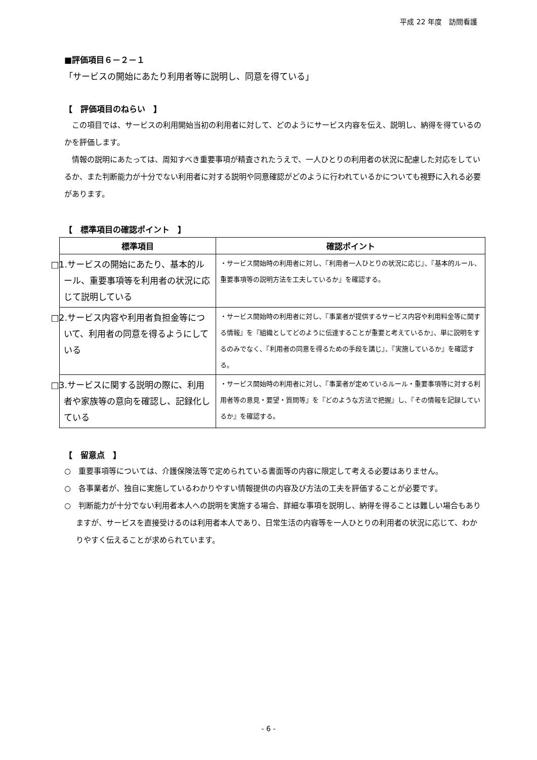平成 22 年度　訪問看護
■評価項目６－２－１
「サービスの開始にあたり利用者等に説明し、同意を得ている」
【　評価項目のねらい　】
この項目では、サービスの利用開始当初の利用者に対して、どのようにサービス内容を伝え、説明し、納得を得ているのかを評価します。
情報の説明にあたっては、周知すべき重要事項が精査されたうえで、一人ひとりの利用者の状況に配慮した対応をしているか、また判断能力が十分でない利用者に対する説明や同意確認がどのように行われているかについても視野に入れる必要があります。
【　標準項目の確認ポイント　】
| 標準項目 | 確認ポイント |
| --- | --- |
| □1.サービスの開始にあたり、基本的ルール、重要事項等を利用者の状況に応じて説明している | ・サービス開始時の利用者に対し、『利用者一人ひとりの状況に応じ』、『基本的ルール、重要事項等の説明方法を工夫しているか』を確認する。 |
| □2.サービス内容や利用者負担金等について、利用者の同意を得るようにしている | ・サービス開始時の利用者に対し、『事業者が提供するサービス内容や利用料金等に関する情報』を『組織としてどのように伝達することが重要と考えているか』、単に説明をするのみでなく、『利用者の同意を得るための手段を講じ』、『実施しているか』を確認する。 |
| □3.サービスに関する説明の際に、利用者や家族等の意向を確認し、記録化している | ・サービス開始時の利用者に対し、『事業者が定めているルール・重要事項等に対する利用者等の意見・要望・質問等』を『どのような方法で把握』し、『その情報を記録しているか』を確認する。 |
【　留意点　】
○　重要事項等については、介護保険法等で定められている書面等の内容に限定して考える必要はありません。
○　各事業者が、独自に実施しているわかりやすい情報提供の内容及び方法の工夫を評価することが必要です。
○　判断能力が十分でない利用者本人への説明を実施する場合、詳細な事項を説明し、納得を得ることは難しい場合もありますが、サービスを直接受けるのは利用者本人であり、日常生活の内容等を一人ひとりの利用者の状況に応じて、わかりやすく伝えることが求められています。
- 6 -